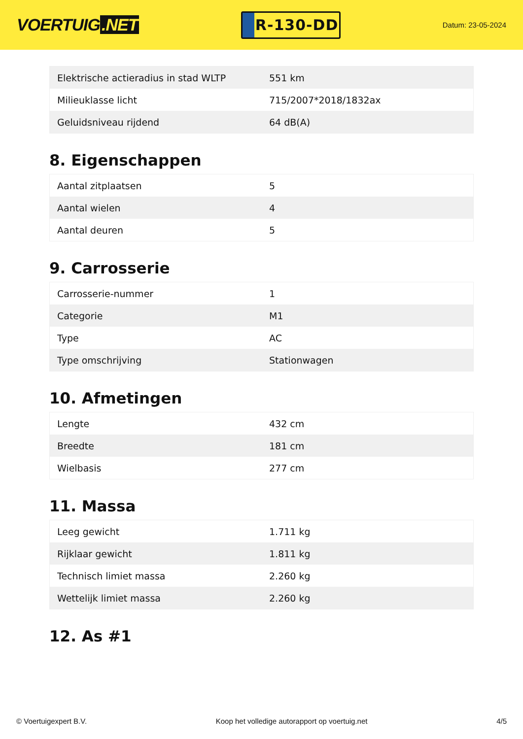VOERTUIG.NET
R-130-DD
Datum: 23-05-2024
| Elektrische actieradius in stad WLTP | 551 km |
| Milieuklasse licht | 715/2007*2018/1832ax |
| Geluidsniveau rijdend | 64 dB(A) |
8. Eigenschappen
| Aantal zitplaatsen | 5 |
| Aantal wielen | 4 |
| Aantal deuren | 5 |
9. Carrosserie
| Carrosserie-nummer | 1 |
| Categorie | M1 |
| Type | AC |
| Type omschrijving | Stationwagen |
10. Afmetingen
| Lengte | 432 cm |
| Breedte | 181 cm |
| Wielbasis | 277 cm |
11. Massa
| Leeg gewicht | 1.711 kg |
| Rijklaar gewicht | 1.811 kg |
| Technisch limiet massa | 2.260 kg |
| Wettelijk limiet massa | 2.260 kg |
12. As #1
© Voertuigexpert B.V. Koop het volledige autorapport op voertuig.net 4/5